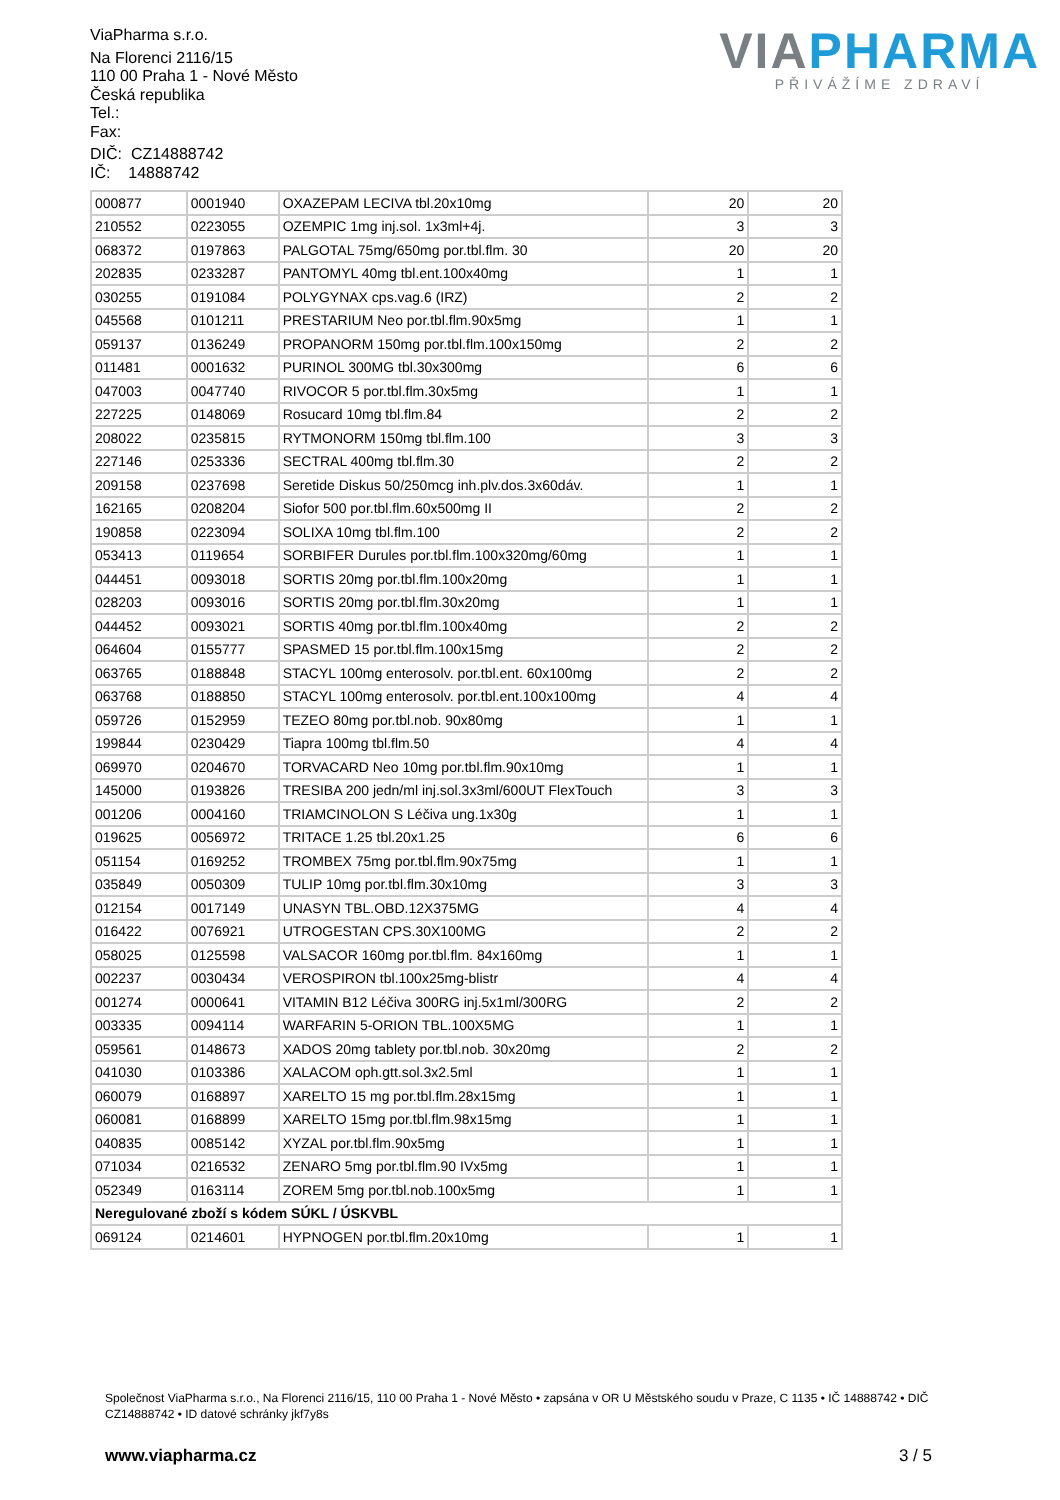ViaPharma s.r.o.
Na Florenci 2116/15
110 00 Praha 1 - Nové Město
Česká republika
Tel.:
Fax:
DIČ: CZ14888742
IČ: 14888742
VIA PHARMA
PŘIVÁŽÍME ZDRAVÍ
| 000877 | 0001940 | OXAZEPAM LECIVA tbl.20x10mg | 20 | 20 |
| 210552 | 0223055 | OZEMPIC 1mg inj.sol. 1x3ml+4j. | 3 | 3 |
| 068372 | 0197863 | PALGOTAL 75mg/650mg por.tbl.flm. 30 | 20 | 20 |
| 202835 | 0233287 | PANTOMYL 40mg tbl.ent.100x40mg | 1 | 1 |
| 030255 | 0191084 | POLYGYNAX cps.vag.6 (IRZ) | 2 | 2 |
| 045568 | 0101211 | PRESTARIUM Neo por.tbl.flm.90x5mg | 1 | 1 |
| 059137 | 0136249 | PROPANORM 150mg por.tbl.flm.100x150mg | 2 | 2 |
| 011481 | 0001632 | PURINOL 300MG tbl.30x300mg | 6 | 6 |
| 047003 | 0047740 | RIVOCOR 5 por.tbl.flm.30x5mg | 1 | 1 |
| 227225 | 0148069 | Rosucard 10mg tbl.flm.84 | 2 | 2 |
| 208022 | 0235815 | RYTMONORM 150mg tbl.flm.100 | 3 | 3 |
| 227146 | 0253336 | SECTRAL 400mg tbl.flm.30 | 2 | 2 |
| 209158 | 0237698 | Seretide Diskus 50/250mcg inh.plv.dos.3x60dáv. | 1 | 1 |
| 162165 | 0208204 | Siofor 500 por.tbl.flm.60x500mg II | 2 | 2 |
| 190858 | 0223094 | SOLIXA 10mg tbl.flm.100 | 2 | 2 |
| 053413 | 0119654 | SORBIFER Durules por.tbl.flm.100x320mg/60mg | 1 | 1 |
| 044451 | 0093018 | SORTIS 20mg por.tbl.flm.100x20mg | 1 | 1 |
| 028203 | 0093016 | SORTIS 20mg por.tbl.flm.30x20mg | 1 | 1 |
| 044452 | 0093021 | SORTIS 40mg por.tbl.flm.100x40mg | 2 | 2 |
| 064604 | 0155777 | SPASMED 15 por.tbl.flm.100x15mg | 2 | 2 |
| 063765 | 0188848 | STACYL 100mg enterosolv. por.tbl.ent. 60x100mg | 2 | 2 |
| 063768 | 0188850 | STACYL 100mg enterosolv. por.tbl.ent.100x100mg | 4 | 4 |
| 059726 | 0152959 | TEZEO 80mg por.tbl.nob. 90x80mg | 1 | 1 |
| 199844 | 0230429 | Tiapra 100mg tbl.flm.50 | 4 | 4 |
| 069970 | 0204670 | TORVACARD Neo 10mg por.tbl.flm.90x10mg | 1 | 1 |
| 145000 | 0193826 | TRESIBA 200 jedn/ml inj.sol.3x3ml/600UT FlexTouch | 3 | 3 |
| 001206 | 0004160 | TRIAMCINOLON S Léčiva ung.1x30g | 1 | 1 |
| 019625 | 0056972 | TRITACE 1.25 tbl.20x1.25 | 6 | 6 |
| 051154 | 0169252 | TROMBEX 75mg por.tbl.flm.90x75mg | 1 | 1 |
| 035849 | 0050309 | TULIP 10mg por.tbl.flm.30x10mg | 3 | 3 |
| 012154 | 0017149 | UNASYN TBL.OBD.12X375MG | 4 | 4 |
| 016422 | 0076921 | UTROGESTAN CPS.30X100MG | 2 | 2 |
| 058025 | 0125598 | VALSACOR 160mg por.tbl.flm. 84x160mg | 1 | 1 |
| 002237 | 0030434 | VEROSPIRON tbl.100x25mg-blistr | 4 | 4 |
| 001274 | 0000641 | VITAMIN B12 Léčiva 300RG inj.5x1ml/300RG | 2 | 2 |
| 003335 | 0094114 | WARFARIN 5-ORION TBL.100X5MG | 1 | 1 |
| 059561 | 0148673 | XADOS 20mg tablety por.tbl.nob. 30x20mg | 2 | 2 |
| 041030 | 0103386 | XALACOM oph.gtt.sol.3x2.5ml | 1 | 1 |
| 060079 | 0168897 | XARELTO 15 mg por.tbl.flm.28x15mg | 1 | 1 |
| 060081 | 0168899 | XARELTO 15mg por.tbl.flm.98x15mg | 1 | 1 |
| 040835 | 0085142 | XYZAL por.tbl.flm.90x5mg | 1 | 1 |
| 071034 | 0216532 | ZENARO 5mg por.tbl.flm.90 IVx5mg | 1 | 1 |
| 052349 | 0163114 | ZOREM 5mg por.tbl.nob.100x5mg | 1 | 1 |
| Neregulované zboží s kódem SÚKL / ÚSKVBL | | | | |
| 069124 | 0214601 | HYPNOGEN por.tbl.flm.20x10mg | 1 | 1 |
Společnost ViaPharma s.r.o., Na Florenci 2116/15, 110 00 Praha 1 - Nové Město • zapsána v OR U Městského soudu v Praze, C 1135 • IČ 14888742 • DIČ CZ14888742 • ID datové schránky jkf7y8s
www.viapharma.cz 3 / 5